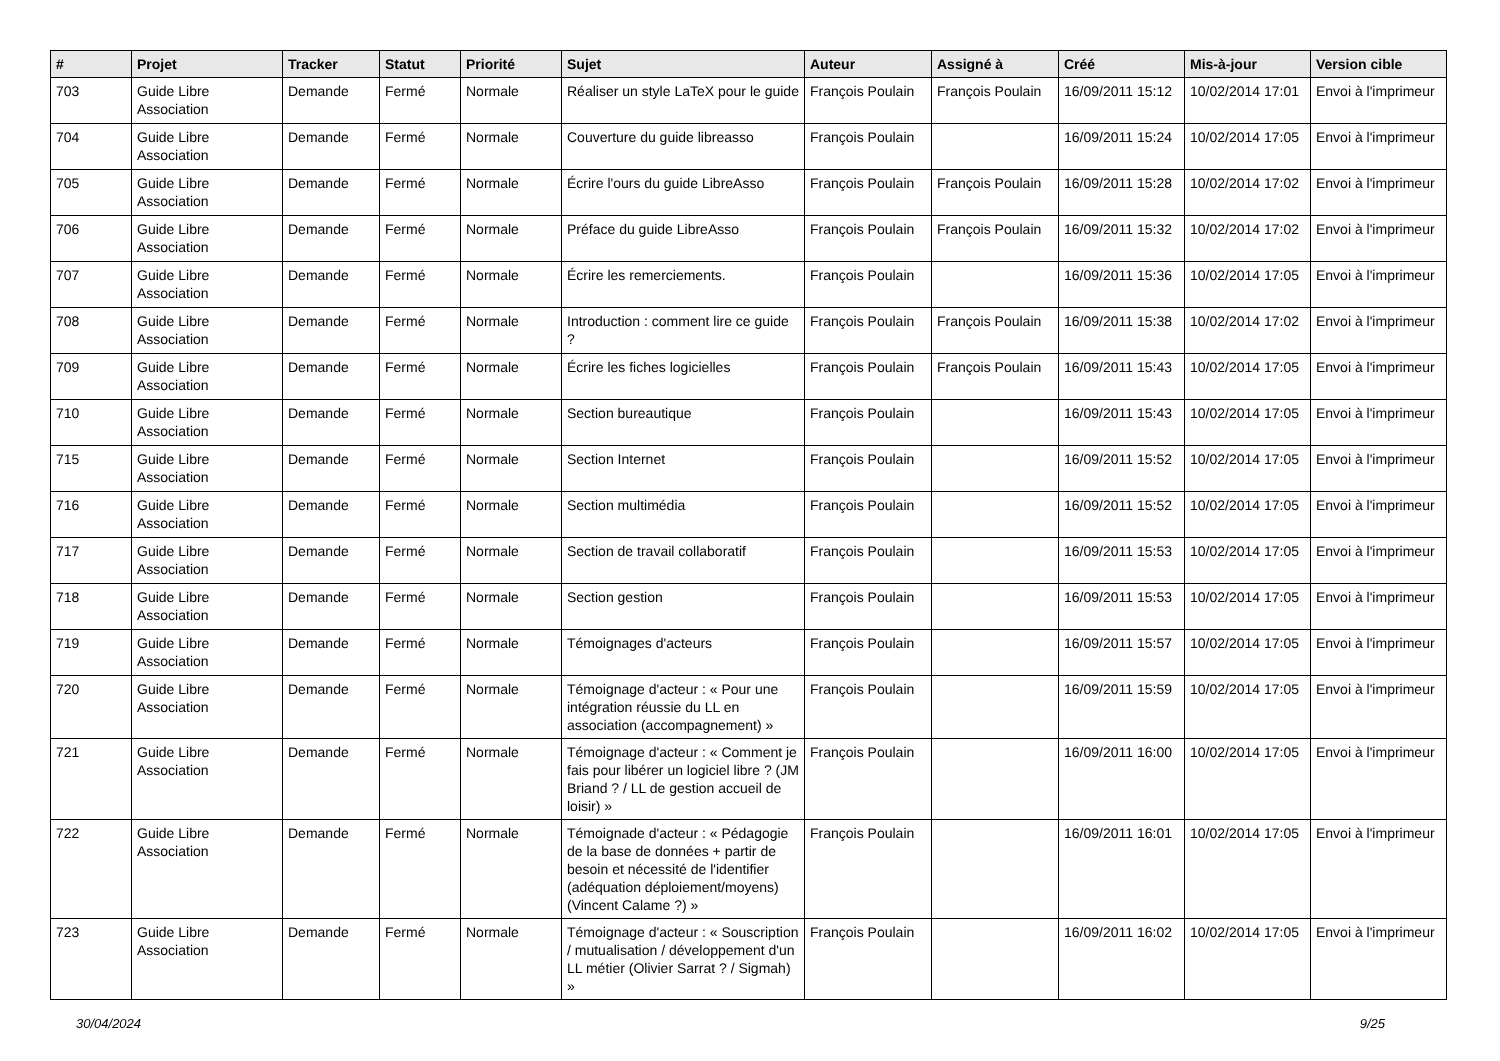| # | Projet | Tracker | Statut | Priorité | Sujet | Auteur | Assigné à | Créé | Mis-à-jour | Version cible |
| --- | --- | --- | --- | --- | --- | --- | --- | --- | --- | --- |
| 703 | Guide Libre Association | Demande | Fermé | Normale | Réaliser un style LaTeX pour le guide | François Poulain | François Poulain | 16/09/2011 15:12 | 10/02/2014 17:01 | Envoi à l'imprimeur |
| 704 | Guide Libre Association | Demande | Fermé | Normale | Couverture du guide libreasso | François Poulain | | 16/09/2011 15:24 | 10/02/2014 17:05 | Envoi à l'imprimeur |
| 705 | Guide Libre Association | Demande | Fermé | Normale | Écrire l'ours du guide LibreAsso | François Poulain | François Poulain | 16/09/2011 15:28 | 10/02/2014 17:02 | Envoi à l'imprimeur |
| 706 | Guide Libre Association | Demande | Fermé | Normale | Préface du guide LibreAsso | François Poulain | François Poulain | 16/09/2011 15:32 | 10/02/2014 17:02 | Envoi à l'imprimeur |
| 707 | Guide Libre Association | Demande | Fermé | Normale | Écrire les remerciements. | François Poulain | | 16/09/2011 15:36 | 10/02/2014 17:05 | Envoi à l'imprimeur |
| 708 | Guide Libre Association | Demande | Fermé | Normale | Introduction : comment lire ce guide ? | François Poulain | François Poulain | 16/09/2011 15:38 | 10/02/2014 17:02 | Envoi à l'imprimeur |
| 709 | Guide Libre Association | Demande | Fermé | Normale | Écrire les fiches logicielles | François Poulain | François Poulain | 16/09/2011 15:43 | 10/02/2014 17:05 | Envoi à l'imprimeur |
| 710 | Guide Libre Association | Demande | Fermé | Normale | Section bureautique | François Poulain | | 16/09/2011 15:43 | 10/02/2014 17:05 | Envoi à l'imprimeur |
| 715 | Guide Libre Association | Demande | Fermé | Normale | Section Internet | François Poulain | | 16/09/2011 15:52 | 10/02/2014 17:05 | Envoi à l'imprimeur |
| 716 | Guide Libre Association | Demande | Fermé | Normale | Section multimédia | François Poulain | | 16/09/2011 15:52 | 10/02/2014 17:05 | Envoi à l'imprimeur |
| 717 | Guide Libre Association | Demande | Fermé | Normale | Section de travail collaboratif | François Poulain | | 16/09/2011 15:53 | 10/02/2014 17:05 | Envoi à l'imprimeur |
| 718 | Guide Libre Association | Demande | Fermé | Normale | Section gestion | François Poulain | | 16/09/2011 15:53 | 10/02/2014 17:05 | Envoi à l'imprimeur |
| 719 | Guide Libre Association | Demande | Fermé | Normale | Témoignages d'acteurs | François Poulain | | 16/09/2011 15:57 | 10/02/2014 17:05 | Envoi à l'imprimeur |
| 720 | Guide Libre Association | Demande | Fermé | Normale | Témoignage d'acteur : « Pour une intégration réussie du LL en association (accompagnement) » | François Poulain | | 16/09/2011 15:59 | 10/02/2014 17:05 | Envoi à l'imprimeur |
| 721 | Guide Libre Association | Demande | Fermé | Normale | Témoignage d'acteur : « Comment je fais pour libérer un logiciel libre ? (JM Briand ? / LL de gestion accueil de loisir) » | François Poulain | | 16/09/2011 16:00 | 10/02/2014 17:05 | Envoi à l'imprimeur |
| 722 | Guide Libre Association | Demande | Fermé | Normale | Témoignade d'acteur : « Pédagogie de la base de données + partir de besoin et nécessité de l'identifier (adéquation déploiement/moyens) (Vincent Calame ?) » | François Poulain | | 16/09/2011 16:01 | 10/02/2014 17:05 | Envoi à l'imprimeur |
| 723 | Guide Libre Association | Demande | Fermé | Normale | Témoignage d'acteur : « Souscription / mutualisation / développement d'un LL métier (Olivier Sarrat ? / Sigmah) » | François Poulain | | 16/09/2011 16:02 | 10/02/2014 17:05 | Envoi à l'imprimeur |
30/04/2024 9/25